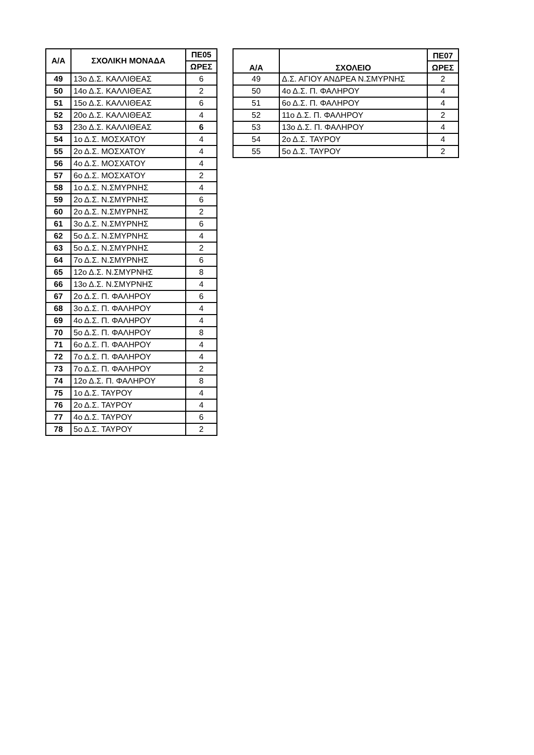| Α/Α | ΣΧΟΛΙΚΗ ΜΟΝΑΔΑ | ΠΕ05 |
| --- | --- | --- |
| | | ΩΡΕΣ |
| 49 | 13ο Δ.Σ. ΚΑΛΛΙΘΕΑΣ | 6 |
| 50 | 14ο Δ.Σ. ΚΑΛΛΙΘΕΑΣ | 2 |
| 51 | 15ο Δ.Σ. ΚΑΛΛΙΘΕΑΣ | 6 |
| 52 | 20ο Δ.Σ. ΚΑΛΛΙΘΕΑΣ | 4 |
| 53 | 23ο Δ.Σ. ΚΑΛΛΙΘΕΑΣ | 6 |
| 54 | 1ο Δ.Σ. ΜΟΣΧΑΤΟΥ | 4 |
| 55 | 2ο Δ.Σ. ΜΟΣΧΑΤΟΥ | 4 |
| 56 | 4ο Δ.Σ. ΜΟΣΧΑΤΟΥ | 4 |
| 57 | 6ο Δ.Σ. ΜΟΣΧΑΤΟΥ | 2 |
| 58 | 1ο Δ.Σ. Ν.ΣΜΥΡΝΗΣ | 4 |
| 59 | 2ο Δ.Σ. Ν.ΣΜΥΡΝΗΣ | 6 |
| 60 | 2ο Δ.Σ. Ν.ΣΜΥΡΝΗΣ | 2 |
| 61 | 3ο Δ.Σ. Ν.ΣΜΥΡΝΗΣ | 6 |
| 62 | 5ο Δ.Σ. Ν.ΣΜΥΡΝΗΣ | 4 |
| 63 | 5ο Δ.Σ. Ν.ΣΜΥΡΝΗΣ | 2 |
| 64 | 7ο Δ.Σ. Ν.ΣΜΥΡΝΗΣ | 6 |
| 65 | 12ο Δ.Σ. Ν.ΣΜΥΡΝΗΣ | 8 |
| 66 | 13ο Δ.Σ. Ν.ΣΜΥΡΝΗΣ | 4 |
| 67 | 2ο Δ.Σ. Π. ΦΑΛΗΡΟΥ | 6 |
| 68 | 3ο Δ.Σ. Π. ΦΑΛΗΡΟΥ | 4 |
| 69 | 4ο Δ.Σ. Π. ΦΑΛΗΡΟΥ | 4 |
| 70 | 5ο Δ.Σ. Π. ΦΑΛΗΡΟΥ | 8 |
| 71 | 6ο Δ.Σ. Π. ΦΑΛΗΡΟΥ | 4 |
| 72 | 7ο Δ.Σ. Π. ΦΑΛΗΡΟΥ | 4 |
| 73 | 7ο Δ.Σ. Π. ΦΑΛΗΡΟΥ | 2 |
| 74 | 12ο Δ.Σ. Π. ΦΑΛΗΡΟΥ | 8 |
| 75 | 1ο Δ.Σ. ΤΑΥΡΟΥ | 4 |
| 76 | 2ο Δ.Σ. ΤΑΥΡΟΥ | 4 |
| 77 | 4ο Δ.Σ. ΤΑΥΡΟΥ | 6 |
| 78 | 5ο Δ.Σ. ΤΑΥΡΟΥ | 2 |
| Α/Α | ΣΧΟΛΕΙΟ | ΠΕ07 |
| --- | --- | --- |
| | | ΩΡΕΣ |
| 49 | Δ.Σ. ΑΓΙΟΥ ΑΝΔΡΕΑ Ν.ΣΜΥΡΝΗΣ | 2 |
| 50 | 4ο Δ.Σ. Π. ΦΑΛΗΡΟΥ | 4 |
| 51 | 6ο Δ.Σ. Π. ΦΑΛΗΡΟΥ | 4 |
| 52 | 11ο Δ.Σ. Π. ΦΑΛΗΡΟΥ | 2 |
| 53 | 13ο Δ.Σ. Π. ΦΑΛΗΡΟΥ | 4 |
| 54 | 2ο Δ.Σ. ΤΑΥΡΟΥ | 4 |
| 55 | 5ο Δ.Σ. ΤΑΥΡΟΥ | 2 |